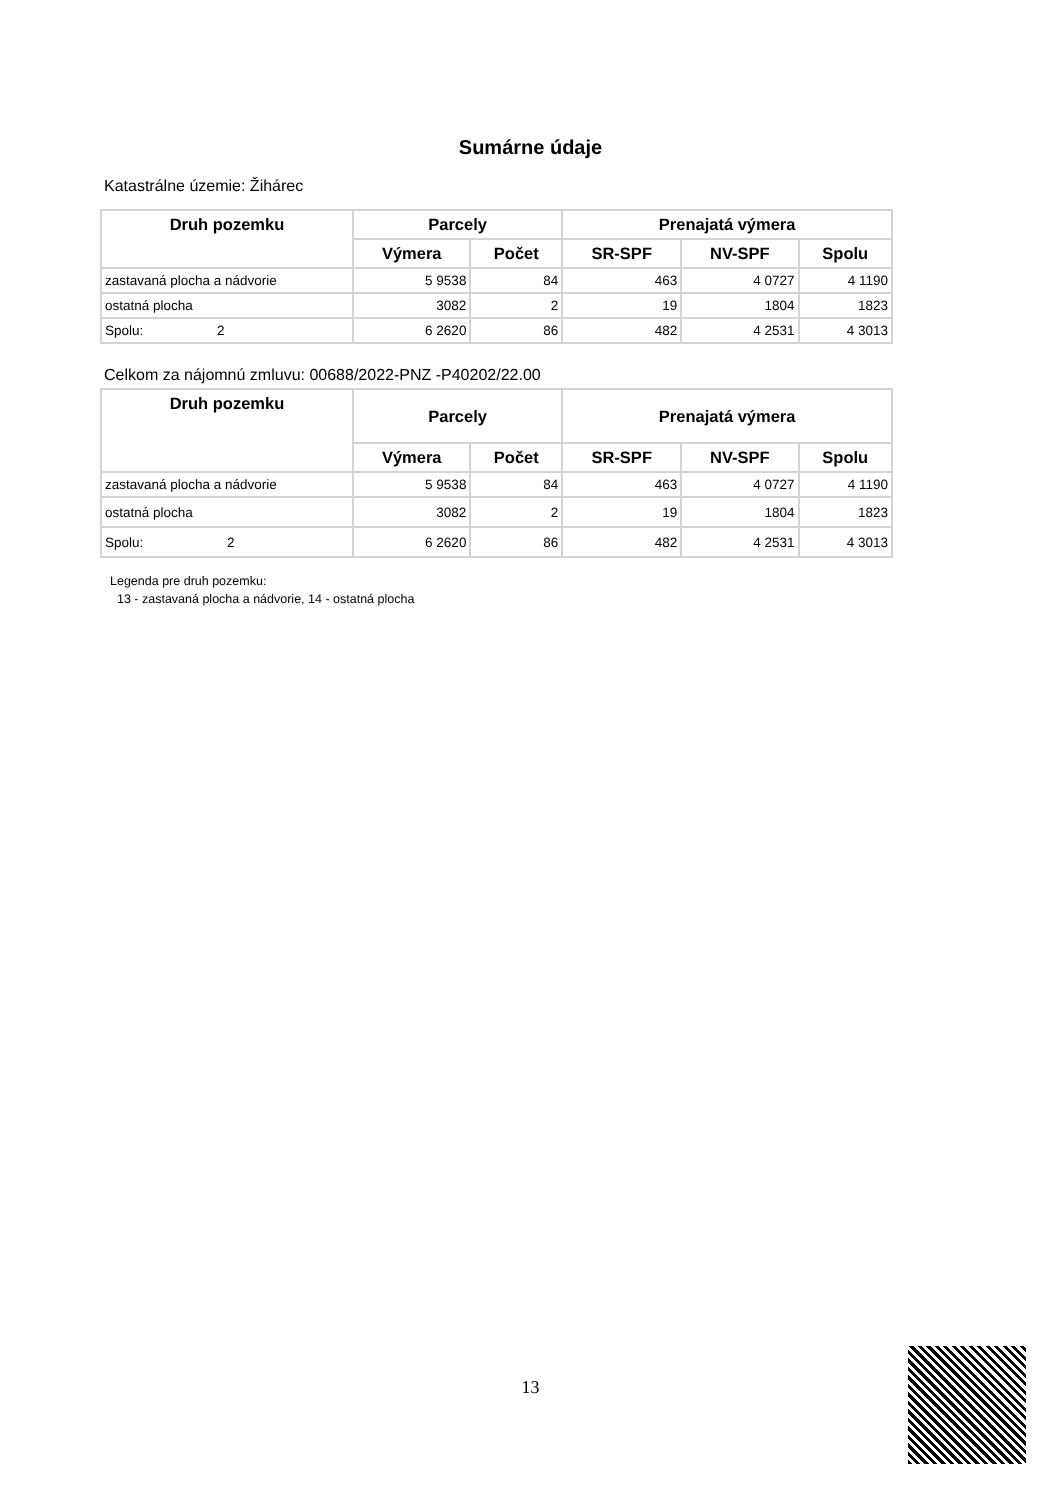Sumárne údaje
Katastrálne územie: Žihárec
| Druh pozemku | Parcely | | Prenajatá výmera | | |
| --- | --- | --- | --- | --- | --- |
| | Výmera | Počet | SR-SPF | NV-SPF | Spolu |
| zastavaná plocha a nádvorie | 5 9538 | 84 | 463 | 4 0727 | 4 1190 |
| ostatná plocha | 3082 | 2 | 19 | 1804 | 1823 |
| Spolu: 2 | 6 2620 | 86 | 482 | 4 2531 | 4 3013 |
Celkom za nájomnú zmluvu: 00688/2022-PNZ -P40202/22.00
| Druh pozemku | Parcely | | Prenajatá výmera | | |
| --- | --- | --- | --- | --- | --- |
| | Výmera | Počet | SR-SPF | NV-SPF | Spolu |
| zastavaná plocha a nádvorie | 5 9538 | 84 | 463 | 4 0727 | 4 1190 |
| ostatná plocha | 3082 | 2 | 19 | 1804 | 1823 |
| Spolu: 2 | 6 2620 | 86 | 482 | 4 2531 | 4 3013 |
Legenda pre druh pozemku:
13 - zastavaná plocha a nádvorie, 14 - ostatná plocha
13